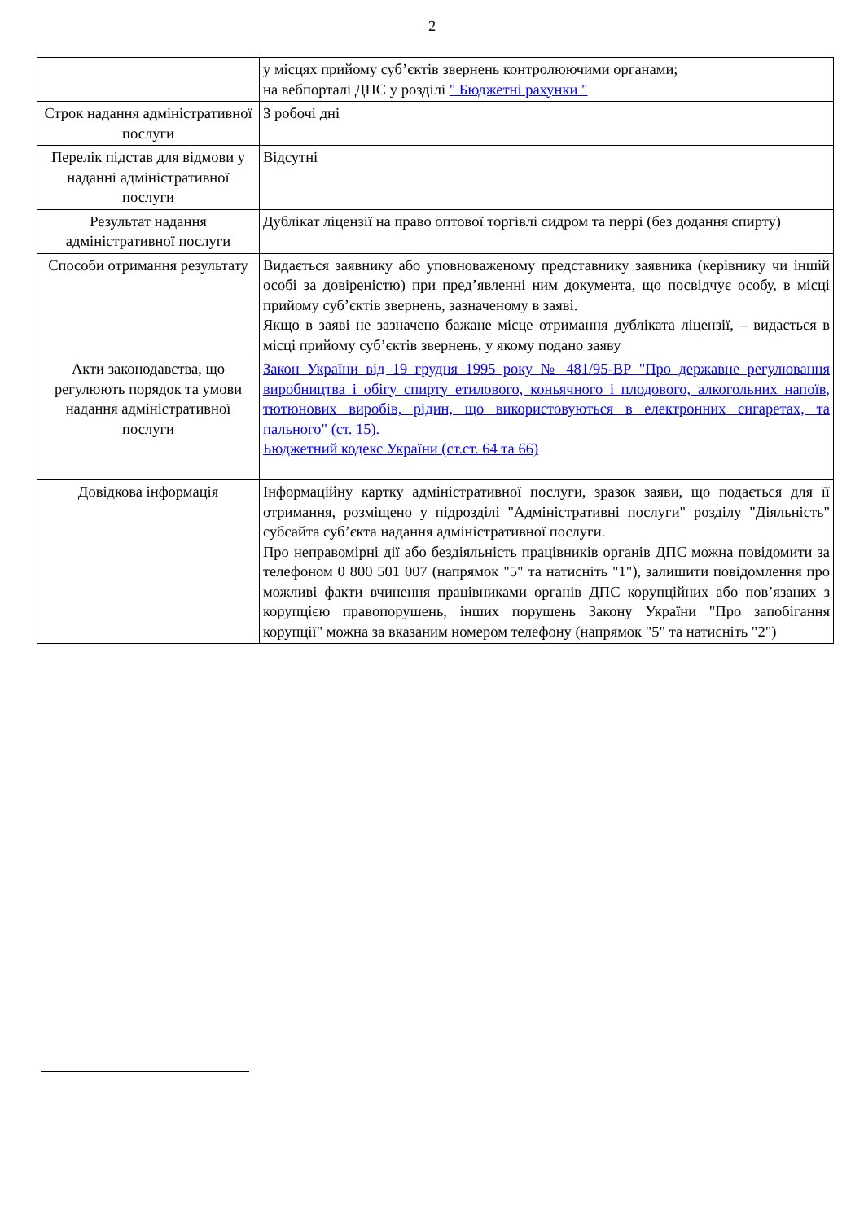2
| | у місцях прийому суб’єктів звернень контролюючими органами; на вебпорталі ДПС у розділі " Бюджетні рахунки " |
| Строк надання адміністративної послуги | 3 робочі дні |
| Перелік підстав для відмови у наданні адміністративної послуги | Відсутні |
| Результат надання адміністративної послуги | Дублікат ліцензії на право оптової торгівлі сидром та перрі (без додання спирту) |
| Способи отримання результату | Видається заявнику або уповноваженому представнику заявника (керівнику чи іншій особі за довіреністю) при пред’явленні ним документа, що посвідчує особу, в місці прийому суб’єктів звернень, зазначеному в заяві. Якщо в заяві не зазначено бажане місце отримання дубліката ліцензії, – видається в місці прийому суб’єктів звернень, у якому подано заяву |
| Акти законодавства, що регулюють порядок та умови надання адміністративної послуги | Закон України від 19 грудня 1995 року № 481/95-ВР "Про державне регулювання виробництва і обігу спирту етилового, коньячного і плодового, алкогольних напоїв, тютюнових виробів, рідин, що використовуються в електронних сигаретах, та пального" (ст. 15). Бюджетний кодекс України (ст.ст. 64 та 66) |
| Довідкова інформація | Інформаційну картку адміністративної послуги, зразок заяви, що подається для її отримання, розміщено у підрозділі "Адміністративні послуги" розділу "Діяльність" субсайта суб’єкта надання адміністративної послуги. Про неправомірні дії або бездіяльність працівників органів ДПС можна повідомити за телефоном 0 800 501 007 (напрямок "5" та натисніть "1"), залишити повідомлення про можливі факти вчинення працівниками органів ДПС корупційних або пов’язаних з корупцією правопорушень, інших порушень Закону України "Про запобігання корупції" можна за вказаним номером телефону (напрямок "5" та натисніть "2") |